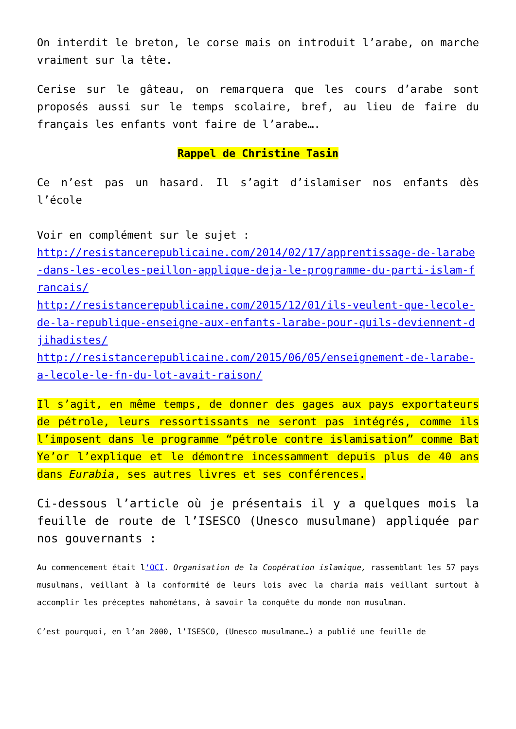On interdit le breton, le corse mais on introduit l’arabe, on marche vraiment sur la tête.
Cerise sur le gâteau, on remarquera que les cours d’arabe sont proposés aussi sur le temps scolaire, bref, au lieu de faire du français les enfants vont faire de l’arabe….
Rappel de Christine Tasin
Ce n’est pas un hasard. Il s’agit d’islamiser nos enfants dès l’école
Voir en complément sur le sujet :
http://resistancerepublicaine.com/2014/02/17/apprentissage-de-larabe-dans-les-ecoles-peillon-applique-deja-le-programme-du-parti-islam-francais/
http://resistancerepublicaine.com/2015/12/01/ils-veulent-que-lecole-de-la-republique-enseigne-aux-enfants-larabe-pour-quils-deviennent-djihadistes/
http://resistancerepublicaine.com/2015/06/05/enseignement-de-larabe-a-lecole-le-fn-du-lot-avait-raison/
Il s’agit, en même temps, de donner des gages aux pays exportateurs de pétrole, leurs ressortissants ne seront pas intégrés, comme ils l’imposent dans le programme “pétrole contre islamisation” comme Bat Ye’or l’explique et le démontre incessamment depuis plus de 40 ans dans Eurabia, ses autres livres et ses conférences.
Ci-dessous l’article où je présentais il y a quelques mois la feuille de route de l’ISESCO (Unesco musulmane) appliquée par nos gouvernants :
Au commencement était l‘OCI. Organisation de la Coopération islamique, rassemblant les 57 pays musulmans, veillant à la conformité de leurs lois avec la charia mais veillant surtout à accomplir les préceptes mahométans, à savoir la conquête du monde non musulman.
C’est pourquoi, en l’an 2000, l’ISESCO, (Unesco musulmane…) a publié une feuille de